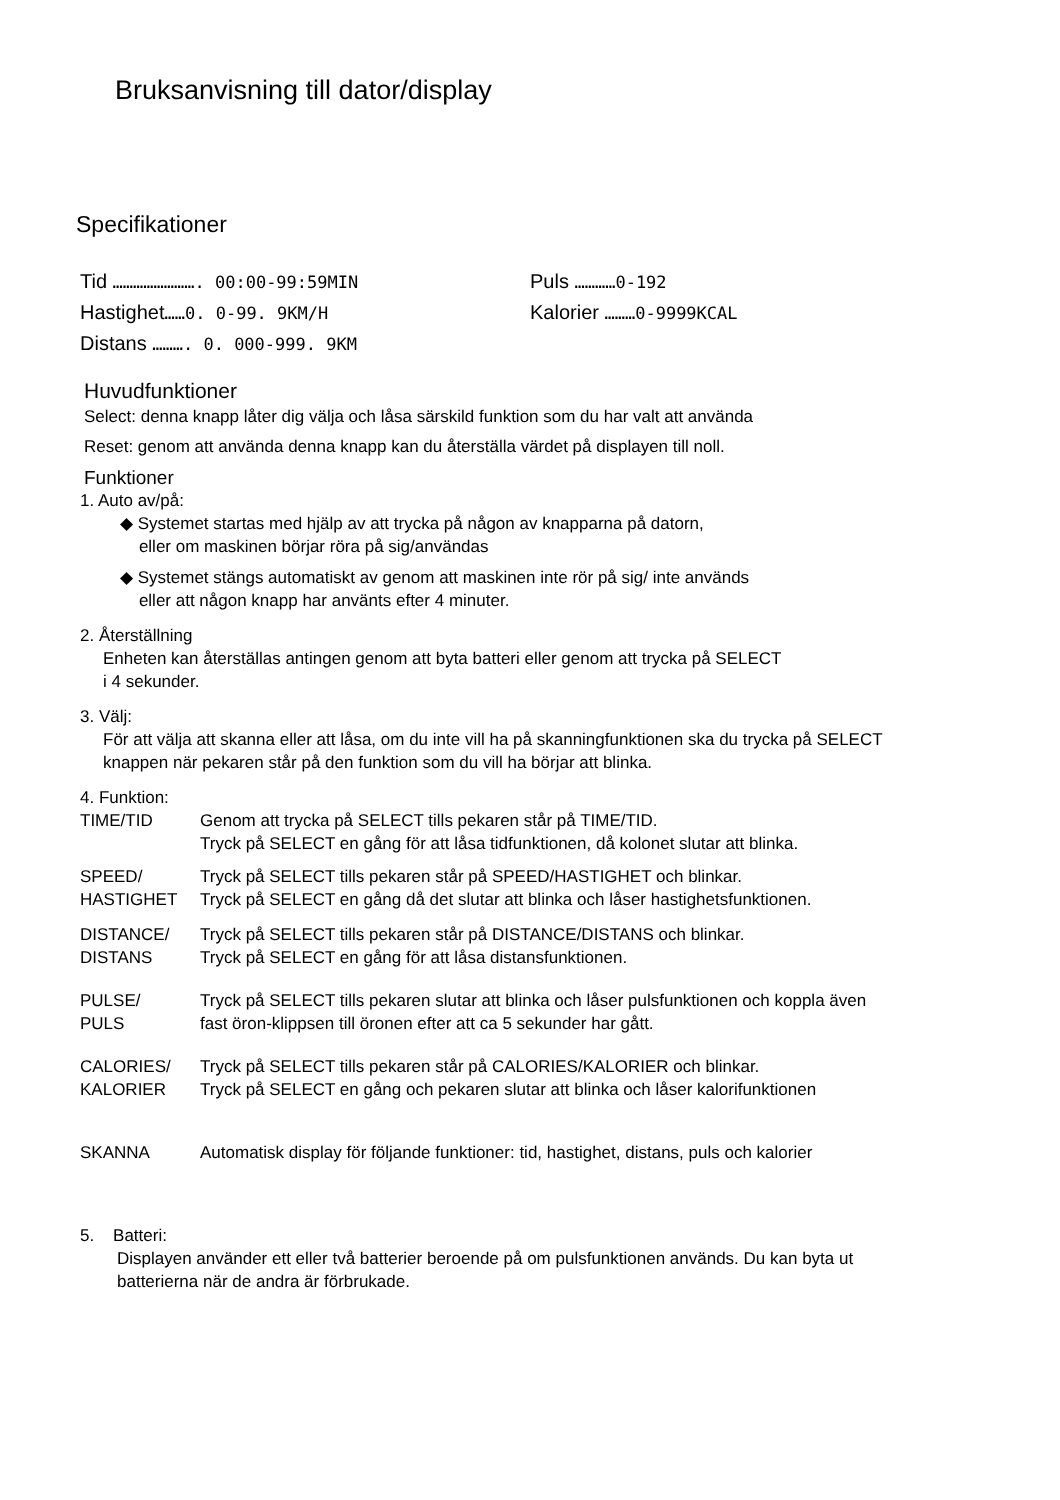Bruksanvisning till dator/display
Specifikationer
Tid ……………………. 00:00-99:59MIN
Hastighet……0. 0-99. 9KM/H
Distans ………. 0. 000-999. 9KM
Puls …………0-192
Kalorier ………0-9999KCAL
Huvudfunktioner
Select: denna knapp låter dig välja och låsa särskild funktion som du har valt att använda
Reset: genom att använda denna knapp kan du återställa värdet på displayen till noll.
Funktioner
1. Auto av/på:
◆ Systemet startas med hjälp av att trycka på någon av knapparna på datorn,
eller om maskinen börjar röra på sig/användas
◆ Systemet stängs automatiskt av genom att maskinen inte rör på sig/ inte används
eller att någon knapp har använts efter 4 minuter.
2. Återställning
Enheten kan återställas antingen genom att byta batteri eller genom att trycka på SELECT
i 4 sekunder.
3. Välj:
För att välja att skanna eller att låsa, om du inte vill ha på skanningfunktionen ska du trycka på SELECT
knappen när pekaren står på den funktion som du vill ha börjar att blinka.
4. Funktion:
TIME/TID Genom att trycka på SELECT tills pekaren står på TIME/TID.
Tryck på SELECT en gång för att låsa tidfunktionen, då kolonet slutar att blinka.
SPEED/
HASTIGHET
Tryck på SELECT tills pekaren står på SPEED/HASTIGHET och blinkar.
Tryck på SELECT en gång då det slutar att blinka och låser hastighetsfunktionen.
DISTANCE/
DISTANS
Tryck på SELECT tills pekaren står på DISTANCE/DISTANS och blinkar.
Tryck på SELECT en gång för att låsa distansfunktionen.
PULSE/
PULS
Tryck på SELECT tills pekaren slutar att blinka och låser pulsfunktionen och koppla även
fast öron-klippsen till öronen efter att ca 5 sekunder har gått.
CALORIES/
KALORIER
Tryck på SELECT tills pekaren står på CALORIES/KALORIER och blinkar.
Tryck på SELECT en gång och pekaren slutar att blinka och låser kalorifunktionen
SKANNA Automatisk display för följande funktioner: tid, hastighet, distans, puls och kalorier
5. Batteri:
Displayen använder ett eller två batterier beroende på om pulsfunktionen används. Du kan byta ut
batterierna när de andra är förbrukade.